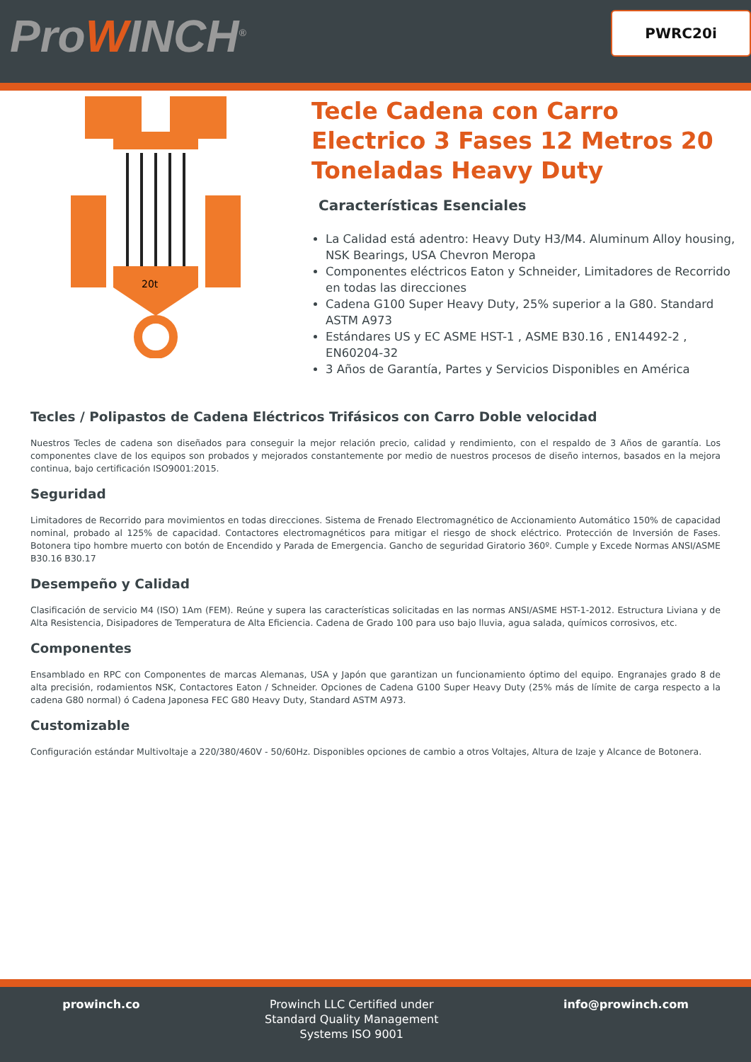ProWINCH<sup>®</sup> PWRC20i
20t
Tecle Cadena con Carro Electrico 3 Fases 12 Metros 20 Toneladas Heavy Duty
Características Esenciales
La Calidad está adentro: Heavy Duty H3/M4. Aluminum Alloy housing, NSK Bearings, USA Chevron Meropa
Componentes eléctricos Eaton y Schneider, Limitadores de Recorrido en todas las direcciones
Cadena G100 Super Heavy Duty, 25% superior a la G80. Standard ASTM A973
Estándares US y EC ASME HST-1 , ASME B30.16 , EN14492-2 , EN60204-32
3 Años de Garantía, Partes y Servicios Disponibles en América
Tecles / Polipastos de Cadena Eléctricos Trifásicos con Carro Doble velocidad
Nuestros Tecles de cadena son diseñados para conseguir la mejor relación precio, calidad y rendimiento, con el respaldo de 3 Años de garantía. Los componentes clave de los equipos son probados y mejorados constantemente por medio de nuestros procesos de diseño internos, basados en la mejora continua, bajo certificación ISO9001:2015.
Seguridad
Limitadores de Recorrido para movimientos en todas direcciones. Sistema de Frenado Electromagnético de Accionamiento Automático 150% de capacidad nominal, probado al 125% de capacidad. Contactores electromagnéticos para mitigar el riesgo de shock eléctrico. Protección de Inversión de Fases. Botonera tipo hombre muerto con botón de Encendido y Parada de Emergencia. Gancho de seguridad Giratorio 360º. Cumple y Excede Normas ANSI/ASME B30.16 B30.17
Desempeño y Calidad
Clasificación de servicio M4 (ISO) 1Am (FEM). Reúne y supera las características solicitadas en las normas ANSI/ASME HST-1-2012. Estructura Liviana y de Alta Resistencia, Disipadores de Temperatura de Alta Eficiencia. Cadena de Grado 100 para uso bajo lluvia, agua salada, químicos corrosivos, etc.
Componentes
Ensamblado en RPC con Componentes de marcas Alemanas, USA y Japón que garantizan un funcionamiento óptimo del equipo. Engranajes grado 8 de alta precisión, rodamientos NSK, Contactores Eaton / Schneider. Opciones de Cadena G100 Super Heavy Duty (25% más de límite de carga respecto a la cadena G80 normal) ó Cadena Japonesa FEC G80 Heavy Duty, Standard ASTM A973.
Customizable
Configuración estándar Multivoltaje a 220/380/460V - 50/60Hz. Disponibles opciones de cambio a otros Voltajes, Altura de Izaje y Alcance de Botonera.
prowinch.co Prowinch LLC Certified under
Standard Quality Management
Systems ISO 9001
info@prowinch.com